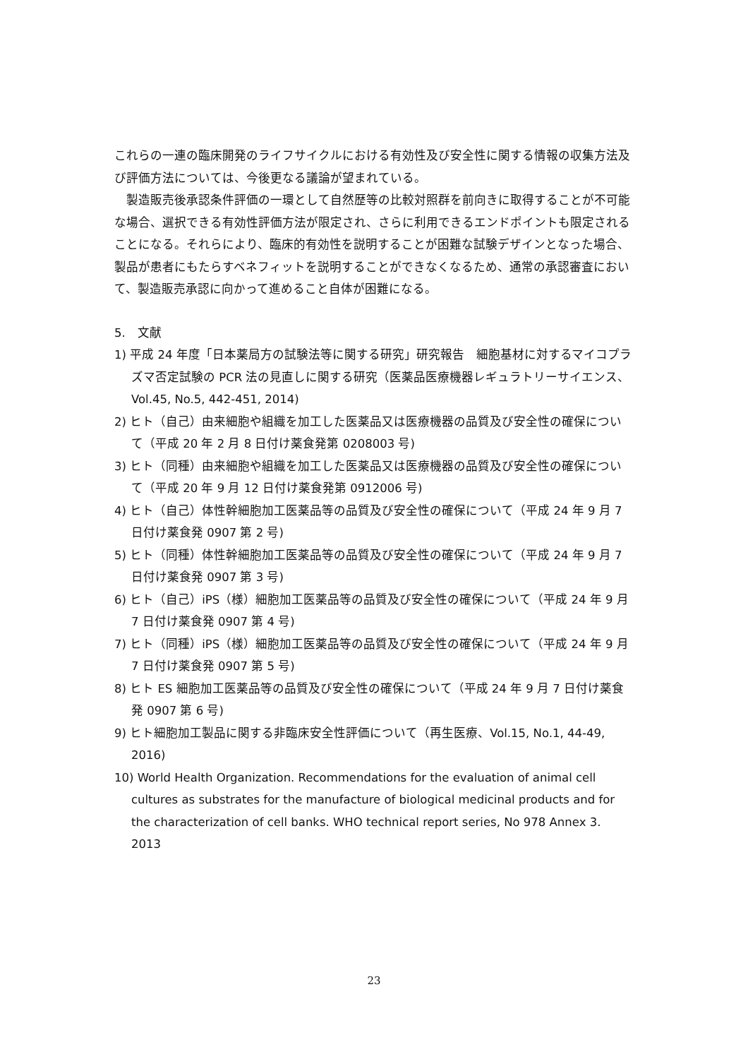これらの一連の臨床開発のライフサイクルにおける有効性及び安全性に関する情報の収集方法及び評価方法については、今後更なる議論が望まれている。
製造販売後承認条件評価の一環として自然歴等の比較対照群を前向きに取得することが不可能な場合、選択できる有効性評価方法が限定され、さらに利用できるエンドポイントも限定されることになる。それらにより、臨床的有効性を説明することが困難な試験デザインとなった場合、製品が患者にもたらすベネフィットを説明することができなくなるため、通常の承認審査において、製造販売承認に向かって進めること自体が困難になる。
5.　文献
1) 平成 24 年度「日本薬局方の試験法等に関する研究」研究報告　細胞基材に対するマイコプラズマ否定試験の PCR 法の見直しに関する研究（医薬品医療機器レギュラトリーサイエンス、Vol.45, No.5, 442-451, 2014)
2) ヒト（自己）由来細胞や組織を加工した医薬品又は医療機器の品質及び安全性の確保について（平成 20 年 2 月 8 日付け薬食発第 0208003 号)
3) ヒト（同種）由来細胞や組織を加工した医薬品又は医療機器の品質及び安全性の確保について（平成 20 年 9 月 12 日付け薬食発第 0912006 号)
4) ヒト（自己）体性幹細胞加工医薬品等の品質及び安全性の確保について（平成 24 年 9 月 7 日付け薬食発 0907 第 2 号)
5) ヒト（同種）体性幹細胞加工医薬品等の品質及び安全性の確保について（平成 24 年 9 月 7 日付け薬食発 0907 第 3 号)
6) ヒト（自己）iPS（様）細胞加工医薬品等の品質及び安全性の確保について（平成 24 年 9 月 7 日付け薬食発 0907 第 4 号)
7) ヒト（同種）iPS（様）細胞加工医薬品等の品質及び安全性の確保について（平成 24 年 9 月 7 日付け薬食発 0907 第 5 号)
8) ヒト ES 細胞加工医薬品等の品質及び安全性の確保について（平成 24 年 9 月 7 日付け薬食発 0907 第 6 号)
9) ヒト細胞加工製品に関する非臨床安全性評価について（再生医療、Vol.15, No.1, 44-49, 2016)
10) World Health Organization. Recommendations for the evaluation of animal cell cultures as substrates for the manufacture of biological medicinal products and for the characterization of cell banks. WHO technical report series, No 978 Annex 3. 2013
23